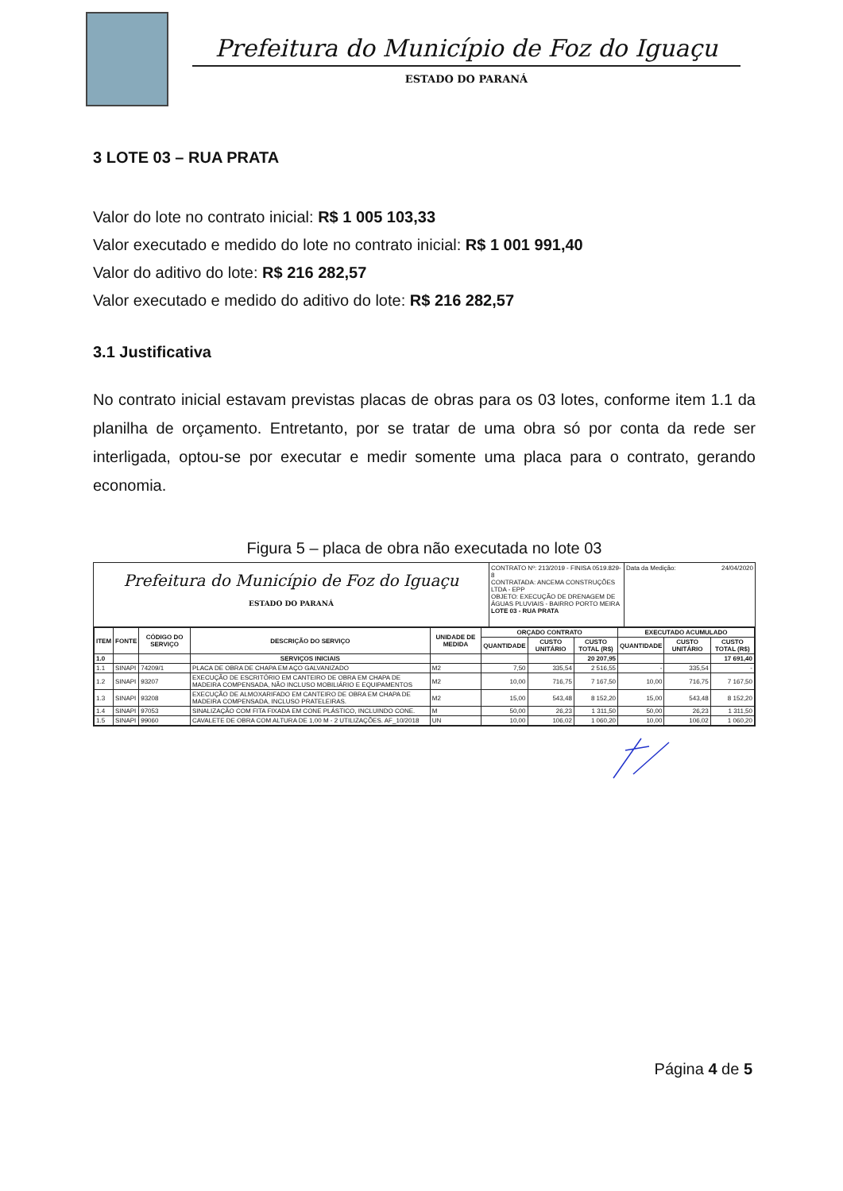Prefeitura do Município de Foz do Iguaçu
ESTADO DO PARANÁ
3 LOTE 03 – RUA PRATA
Valor do lote no contrato inicial: R$ 1 005 103,33
Valor executado e medido do lote no contrato inicial: R$ 1 001 991,40
Valor do aditivo do lote: R$ 216 282,57
Valor executado e medido do aditivo do lote: R$ 216 282,57
3.1 Justificativa
No contrato inicial estavam previstas placas de obras para os 03 lotes, conforme item 1.1 da planilha de orçamento. Entretanto, por se tratar de uma obra só por conta da rede ser interligada, optou-se por executar e medir somente uma placa para o contrato, gerando economia.
Figura 5 – placa de obra não executada no lote 03
Prefeitura do Município de Foz do Iguaçu
ESTADO DO PARANÁ
CONTRATO Nº: 213/2019 - FINISA 0519.829-8
CONTRATADA: ANCEMA CONSTRUÇÕES LTDA - EPP
OBJETO: EXECUÇÃO DE DRENAGEM DE ÁGUAS PLUVIAIS - BAIRRO PORTO MEIRA
LOTE 03 - RUA PRATA
Data da Medição: 24/04/2020
| ITEM | FONTE | CÓDIGO DO SERVIÇO | DESCRIÇÃO DO SERVIÇO | UNIDADE DE MEDIDA | ORÇADO CONTRATO | | | EXECUTADO ACUMULADO | | |
| --- | --- | --- | --- | --- | --- | --- | --- | --- | --- | --- |
| | | | | | QUANTIDADE | CUSTO UNITÁRIO | CUSTO TOTAL (R$) | QUANTIDADE | CUSTO UNITÁRIO | CUSTO TOTAL (R$) |
| 1.0 | | | SERVIÇOS INICIAIS | | | | 20 207,95 | | | 17 691,40 |
| 1.1 | SINAPI | 74209/1 | PLACA DE OBRA DE CHAPA EM AÇO GALVANIZADO | M2 | 7,50 | 335,54 | 2 516,55 | - | 335,54 | - |
| 1.2 | SINAPI | 93207 | EXECUÇÃO DE ESCRITÓRIO EM CANTEIRO DE OBRA EM CHAPA DE MADEIRA COMPENSADA, NÃO INCLUSO MOBILIÁRIO E EQUIPAMENTOS | M2 | 10,00 | 716,75 | 7 167,50 | 10,00 | 716,75 | 7 167,50 |
| 1.3 | SINAPI | 93208 | EXECUÇÃO DE ALMOXARIFADO EM CANTEIRO DE OBRA EM CHAPA DE MADEIRA COMPENSADA, INCLUSO PRATELEIRAS. | M2 | 15,00 | 543,48 | 8 152,20 | 15,00 | 543,48 | 8 152,20 |
| 1.4 | SINAPI | 97053 | SINALIZAÇÃO COM FITA FIXADA EM CONE PLÁSTICO, INCLUINDO CONE. | M | 50,00 | 26,23 | 1 311,50 | 50,00 | 26,23 | 1 311,50 |
| 1.5 | SINAPI | 99060 | CAVALETE DE OBRA COM ALTURA DE 1,00 M - 2 UTILIZAÇÕES. AF_10/2018 | UN | 10,00 | 106,02 | 1 060,20 | 10,00 | 106,02 | 1 060,20 |
Página 4 de 5